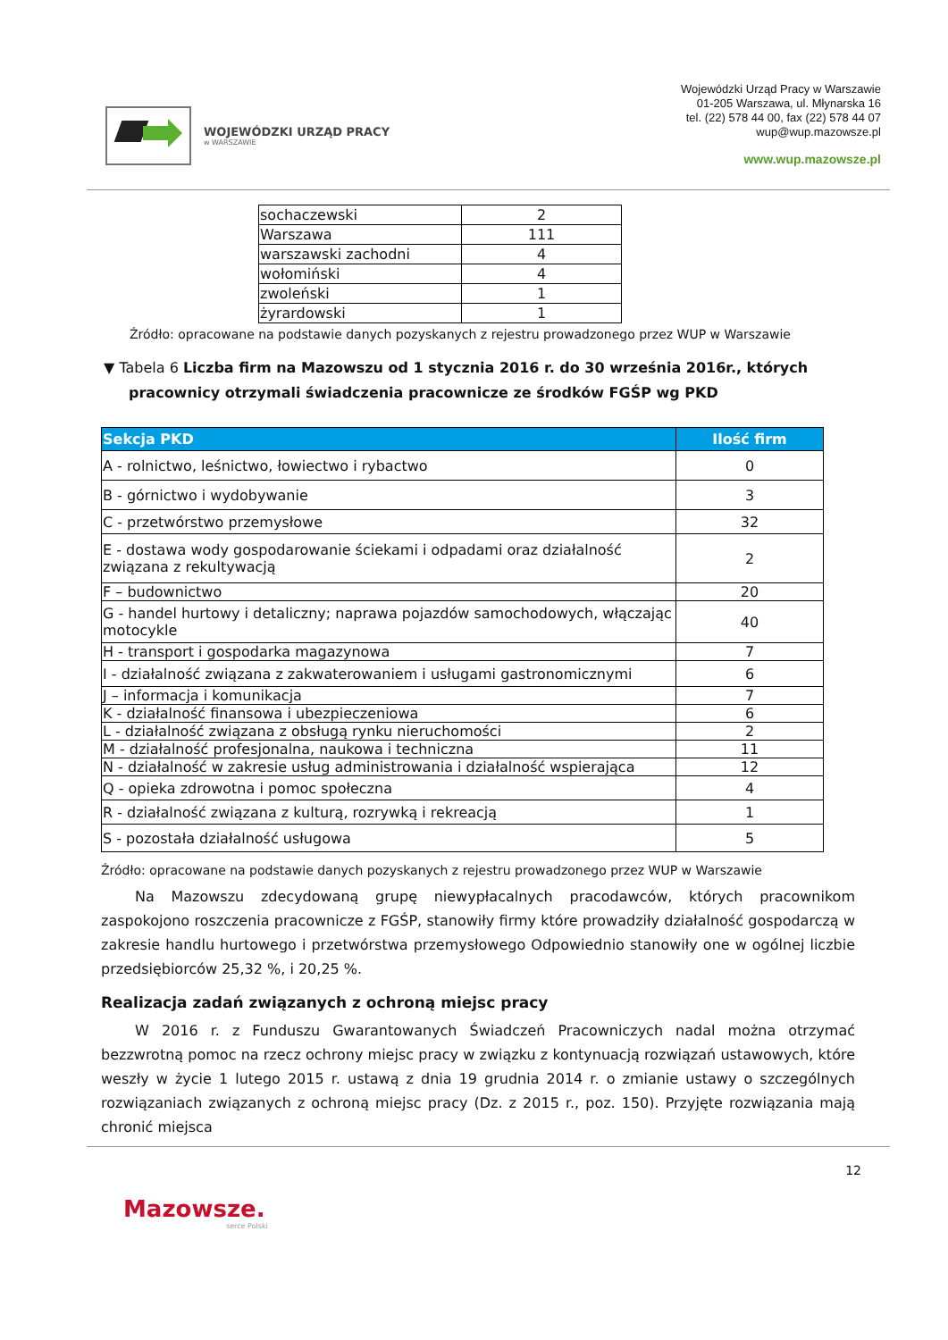WOJEWÓDZKI URZĄD PRACY
w WARSZAWIE
Wojewódzki Urząd Pracy w Warszawie
01-205 Warszawa, ul. Młynarska 16
tel. (22) 578 44 00, fax (22) 578 44 07
wup@wup.mazowsze.pl
www.wup.mazowsze.pl
| sochaczewski | 2 |
| Warszawa | 111 |
| warszawski zachodni | 4 |
| wołomiński | 4 |
| zwoleński | 1 |
| żyrardowski | 1 |
Źródło: opracowane na podstawie danych pozyskanych z rejestru prowadzonego przez WUP w Warszawie
▼ Tabela 6 Liczba firm na Mazowszu od 1 stycznia 2016 r. do 30 września 2016r., których pracownicy otrzymali świadczenia pracownicze ze środków FGŚP wg PKD
| Sekcja PKD | Ilość firm |
| --- | --- |
| A - rolnictwo, leśnictwo, łowiectwo i rybactwo | 0 |
| B - górnictwo i wydobywanie | 3 |
| C - przetwórstwo przemysłowe | 32 |
| E - dostawa wody gospodarowanie ściekami i odpadami oraz działalność związana z rekultywacją | 2 |
| F – budownictwo | 20 |
| G - handel hurtowy i detaliczny; naprawa pojazdów samochodowych, włączając motocykle | 40 |
| H - transport i gospodarka magazynowa | 7 |
| I - działalność związana z zakwaterowaniem i usługami gastronomicznymi | 6 |
| J – informacja i komunikacja | 7 |
| K - działalność finansowa i ubezpieczeniowa | 6 |
| L - działalność związana z obsługą rynku nieruchomości | 2 |
| M - działalność profesjonalna, naukowa i techniczna | 11 |
| N - działalność w zakresie usług administrowania i działalność wspierająca | 12 |
| Q - opieka zdrowotna i pomoc społeczna | 4 |
| R - działalność związana z kulturą, rozrywką i rekreacją | 1 |
| S - pozostała działalność usługowa | 5 |
Źródło: opracowane na podstawie danych pozyskanych z rejestru prowadzonego przez WUP w Warszawie
Na Mazowszu zdecydowaną grupę niewypłacalnych pracodawców, których pracownikom zaspokojono roszczenia pracownicze z FGŚP, stanowiły firmy które prowadziły działalność gospodarczą w zakresie handlu hurtowego i przetwórstwa przemysłowego Odpowiednio stanowiły one w ogólnej liczbie przedsiębiorców 25,32 %, i 20,25 %.
Realizacja zadań związanych z ochroną miejsc pracy
W 2016 r. z Funduszu Gwarantowanych Świadczeń Pracowniczych nadal można otrzymać bezzwrotną pomoc na rzecz ochrony miejsc pracy w związku z kontynuacją rozwiązań ustawowych, które weszły w życie 1 lutego 2015 r. ustawą z dnia 19 grudnia 2014 r. o zmianie ustawy o szczególnych rozwiązaniach związanych z ochroną miejsc pracy (Dz. z 2015 r., poz. 150). Przyjęte rozwiązania mają chronić miejsca
12
Mazowsze.
serce Polski